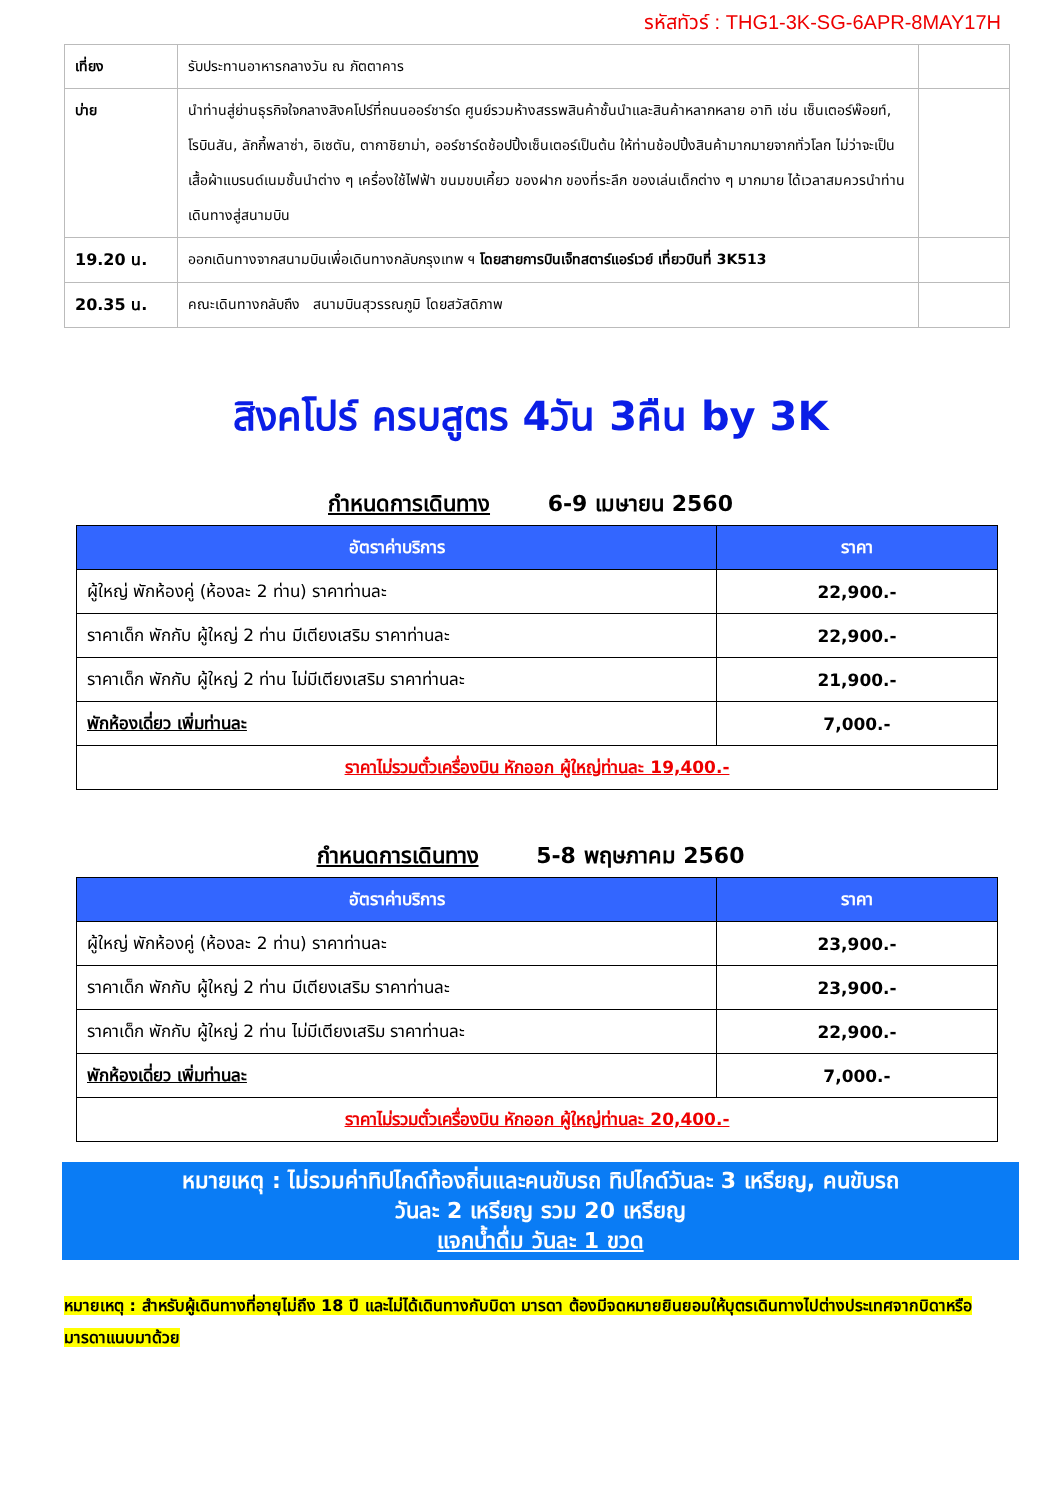รหัสทัวร์ : THG1-3K-SG-6APR-8MAY17H
| เที่ยง | รับประทานอาหารกลางวัน ณ ภัตตาคาร | |
| บ่าย | นำท่านสู่ย่านธุรกิจใจกลางสิงคโปร์ที่ถนนออร์ชาร์ด ศูนย์รวมห้างสรรพสินค้าชั้นนำและสินค้าหลากหลาย อาทิ เช่น เซ็นเตอร์พ๊อยท์, โรบินสัน, ลักกี้พลาซ่า, อิเซตัน, ตากาชิยาม่า, ออร์ชาร์ดช้อปปิ้งเซ็นเตอร์เป็นต้น ให้ท่านช้อปปิ้งสินค้ามากมายจากทั่วโลก ไม่ว่าจะเป็นเสื้อผ้าแบรนด์เนมชั้นนำต่าง ๆ เครื่องใช้ไฟฟ้า ขนมขบเคี้ยว ของฝาก ของที่ระลึก ของเล่นเด็กต่าง ๆ มากมาย ได้เวลาสมควรนำท่านเดินทางสู่สนามบิน | |
| 19.20 น. | ออกเดินทางจากสนามบินเพื่อเดินทางกลับกรุงเทพ ฯ โดยสายการบินเจ็ทสตาร์แอร์เวย์ เที่ยวบินที่ 3K513 | |
| 20.35 น. | คณะเดินทางกลับถึง สนามบินสุวรรณภูมิ โดยสวัสดิภาพ | |
สิงคโปร์ ครบสูตร 4วัน 3คืน by 3K
กำหนดการเดินทาง 6-9 เมษายน 2560
| อัตราค่าบริการ | ราคา |
| --- | --- |
| ผู้ใหญ่ พักห้องคู่ (ห้องละ 2 ท่าน) ราคาท่านละ | 22,900.- |
| ราคาเด็ก พักกับ ผู้ใหญ่ 2 ท่าน มีเตียงเสริม ราคาท่านละ | 22,900.- |
| ราคาเด็ก พักกับ ผู้ใหญ่ 2 ท่าน ไม่มีเตียงเสริม ราคาท่านละ | 21,900.- |
| พักห้องเดี่ยว เพิ่มท่านละ | 7,000.- |
| ราคาไม่รวมตั๋วเครื่องบิน หักออก ผู้ใหญ่ท่านละ 19,400.- | |
กำหนดการเดินทาง 5-8 พฤษภาคม 2560
| อัตราค่าบริการ | ราคา |
| --- | --- |
| ผู้ใหญ่ พักห้องคู่ (ห้องละ 2 ท่าน) ราคาท่านละ | 23,900.- |
| ราคาเด็ก พักกับ ผู้ใหญ่ 2 ท่าน มีเตียงเสริม ราคาท่านละ | 23,900.- |
| ราคาเด็ก พักกับ ผู้ใหญ่ 2 ท่าน ไม่มีเตียงเสริม ราคาท่านละ | 22,900.- |
| พักห้องเดี่ยว เพิ่มท่านละ | 7,000.- |
| ราคาไม่รวมตั๋วเครื่องบิน หักออก ผู้ใหญ่ท่านละ 20,400.- | |
หมายเหตุ : ไม่รวมค่าทิปไกด์ท้องถิ่นและคนขับรถ ทิปไกด์วันละ 3 เหรียญ, คนขับรถ
วันละ 2 เหรียญ รวม 20 เหรียญ
แจกน้ำดื่ม วันละ 1 ขวด
หมายเหตุ : สำหรับผู้เดินทางที่อายุไม่ถึง 18 ปี และไม่ได้เดินทางกับบิดา มารดา ต้องมีจดหมายยินยอมให้บุตรเดินทางไปต่างประเทศจากบิดาหรือมารดาแนบมาด้วย